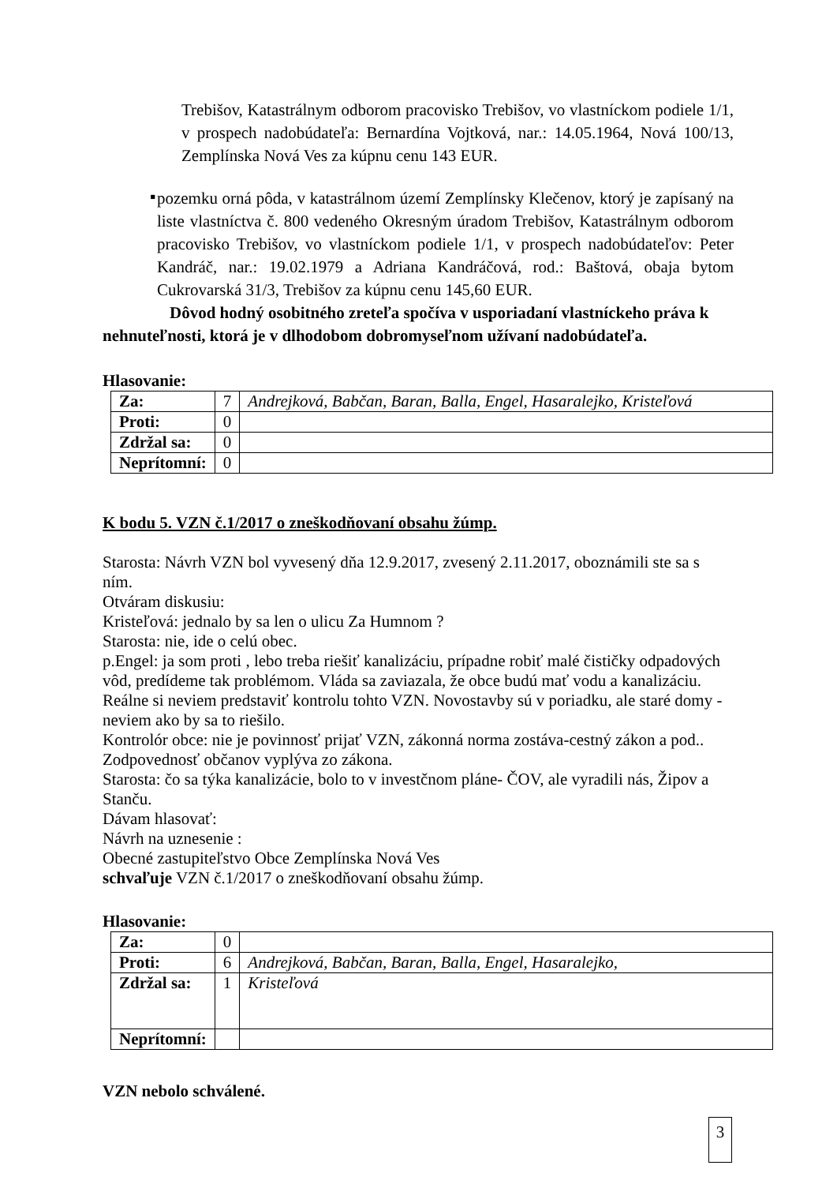Trebišov, Katastrálnym odborom pracovisko Trebišov, vo vlastníckom podiele 1/1, v prospech nadobúdateľa: Bernardína Vojtková, nar.: 14.05.1964, Nová 100/13, Zemplínska Nová Ves za kúpnu cenu 143 EUR.
▪
pozemku orná pôda, v katastrálnom území Zemplínsky Klečenov, ktorý je zapísaný na liste vlastníctva č. 800 vedeného Okresným úradom Trebišov, Katastrálnym odborom pracovisko Trebišov, vo vlastníckom podiele 1/1, v prospech nadobúdateľov: Peter Kandráč, nar.: 19.02.1979 a Adriana Kandráčová, rod.: Baštová, obaja bytom Cukrovarská 31/3, Trebišov za kúpnu cenu 145,60 EUR.
Dôvod hodný osobitného zreteľa spočíva v usporiadaní vlastníckeho práva k nehnuteľnosti, ktorá je v dlhodobom dobromyseľnom užívaní nadobúdateľa.
Hlasovanie:
| Za: | 7 | Andrejková, Babčan, Baran, Balla, Engel, Hasaralejko, Kristeľová |
| Proti: | 0 | |
| Zdržal sa: | 0 | |
| Neprítomní: | 0 | |
K bodu 5. VZN č.1/2017 o zneškodňovaní obsahu žúmp.
Starosta: Návrh VZN bol vyvesený dňa 12.9.2017, zvesený 2.11.2017, oboznámili ste sa s ním.
Otváram diskusiu:
Kristeľová: jednalo by sa len o ulicu Za Humnom ?
Starosta: nie, ide o celú obec.
p.Engel: ja som proti , lebo treba riešiť kanalizáciu, prípadne robiť malé čističky odpadových vôd, predídeme tak problémom. Vláda sa zaviazala, že obce budú mať vodu a kanalizáciu. Reálne si neviem predstaviť kontrolu tohto VZN. Novostavby sú v poriadku, ale staré domy - neviem ako by sa to riešilo.
Kontrolór obce: nie je povinnosť prijať VZN, zákonná norma zostáva-cestný zákon a pod.. Zodpovednosť občanov vyplýva zo zákona.
Starosta: čo sa týka kanalizácie, bolo to v investčnom pláne- ČOV, ale vyradili nás, Žipov a Stanču.
Dávam hlasovať:
Návrh na uznesenie :
Obecné zastupiteľstvo Obce Zemplínska Nová Ves
schvaľuje VZN č.1/2017 o zneškodňovaní obsahu žúmp.
Hlasovanie:
| Za: | 0 | |
| Proti: | 6 | Andrejková, Babčan, Baran, Balla, Engel, Hasaralejko, |
| Zdržal sa: | 1 | Kristeľová |
| Neprítomní: | | |
VZN nebolo schválené.
3